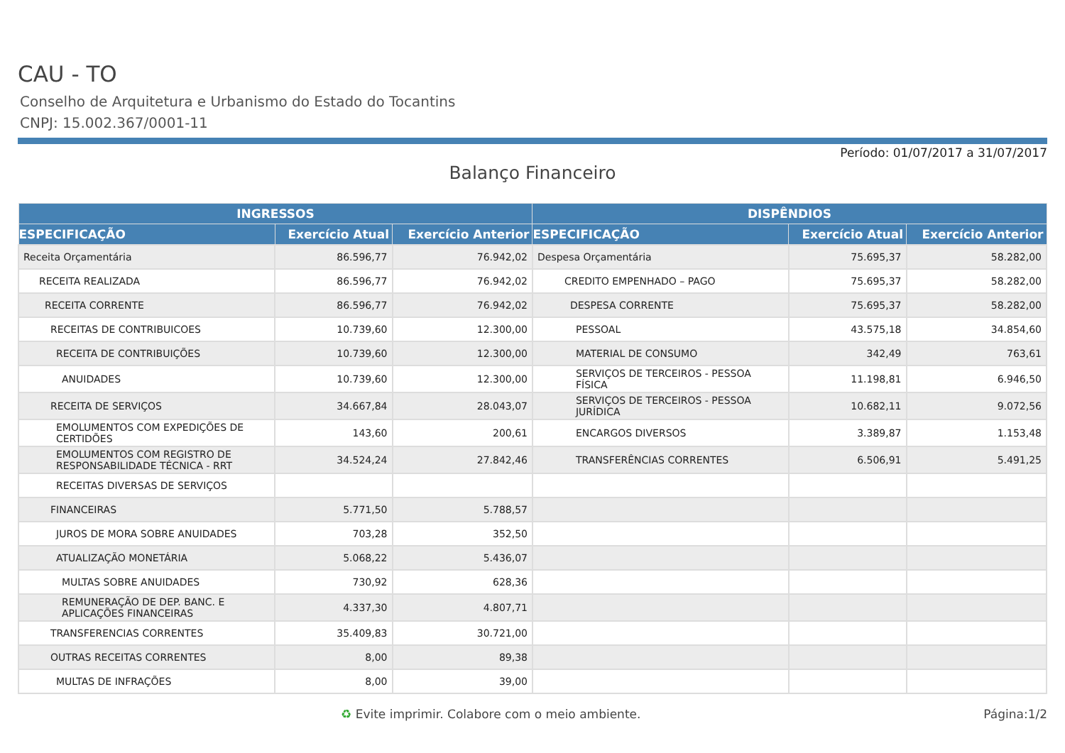CAU - TO
Conselho de Arquitetura e Urbanismo do Estado do Tocantins
CNPJ: 15.002.367/0001-11
Período: 01/07/2017 a 31/07/2017
Balanço Financeiro
| INGRESSOS | | | DISPÊNDIOS | | |
| --- | --- | --- | --- | --- | --- |
| ESPECIFICAÇÃO | Exercício Atual | Exercício Anterior | ESPECIFICAÇÃO | Exercício Atual | Exercício Anterior |
| Receita Orçamentária | 86.596,77 | 76.942,02 | Despesa Orçamentária | 75.695,37 | 58.282,00 |
| RECEITA REALIZADA | 86.596,77 | 76.942,02 | CREDITO EMPENHADO – PAGO | 75.695,37 | 58.282,00 |
| RECEITA CORRENTE | 86.596,77 | 76.942,02 | DESPESA CORRENTE | 75.695,37 | 58.282,00 |
| RECEITAS DE CONTRIBUICOES | 10.739,60 | 12.300,00 | PESSOAL | 43.575,18 | 34.854,60 |
| RECEITA DE CONTRIBUIÇÕES | 10.739,60 | 12.300,00 | MATERIAL DE CONSUMO | 342,49 | 763,61 |
| ANUIDADES | 10.739,60 | 12.300,00 | SERVIÇOS DE TERCEIROS - PESSOA FÍSICA | 11.198,81 | 6.946,50 |
| RECEITA DE SERVIÇOS | 34.667,84 | 28.043,07 | SERVIÇOS DE TERCEIROS - PESSOA JURÍDICA | 10.682,11 | 9.072,56 |
| EMOLUMENTOS COM EXPEDIÇÕES DE CERTIDÕES | 143,60 | 200,61 | ENCARGOS DIVERSOS | 3.389,87 | 1.153,48 |
| EMOLUMENTOS COM REGISTRO DE RESPONSABILIDADE TÉCNICA - RRT | 34.524,24 | 27.842,46 | TRANSFERÊNCIAS CORRENTES | 6.506,91 | 5.491,25 |
| RECEITAS DIVERSAS DE SERVIÇOS | | | | | |
| FINANCEIRAS | 5.771,50 | 5.788,57 | | | |
| JUROS DE MORA SOBRE ANUIDADES | 703,28 | 352,50 | | | |
| ATUALIZAÇÃO MONETÁRIA | 5.068,22 | 5.436,07 | | | |
| MULTAS SOBRE ANUIDADES | 730,92 | 628,36 | | | |
| REMUNERAÇÃO DE DEP. BANC. E APLICAÇÕES FINANCEIRAS | 4.337,30 | 4.807,71 | | | |
| TRANSFERENCIAS CORRENTES | 35.409,83 | 30.721,00 | | | |
| OUTRAS RECEITAS CORRENTES | 8,00 | 89,38 | | | |
| MULTAS DE INFRAÇÕES | 8,00 | 39,00 | | | |
♻ Evite imprimir. Colabore com o meio ambiente. Página:1/2